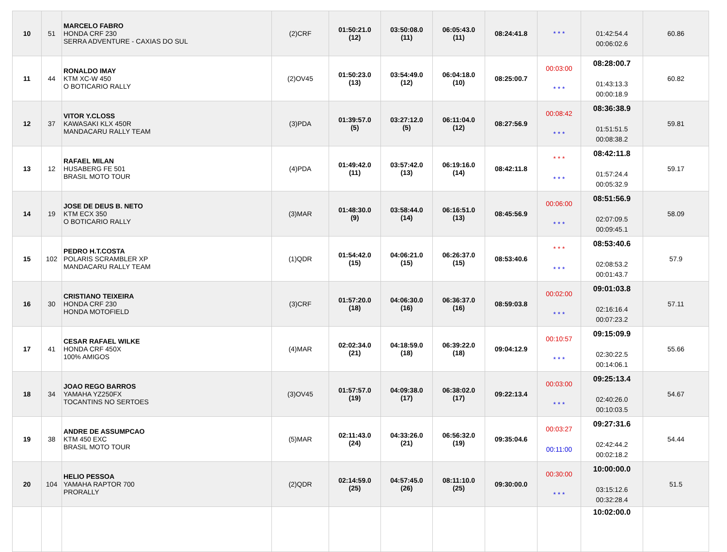| 10 | 51 | MARCELO FABRO HONDA CRF 230 SERRA ADVENTURE - CAXIAS DO SUL | (2)CRF | 01:50:21.0 (12) | 03:50:08.0 (11) | 06:05:43.0 (11) | 08:24:41.8 | * * * | 01:42:54.4 00:06:02.6 | 60.86 |
| 11 | 44 | RONALDO IMAY KTM XC-W 450 O BOTICARIO RALLY | (2)OV45 | 01:50:23.0 (13) | 03:54:49.0 (12) | 06:04:18.0 (10) | 08:25:00.7 | 00:03:00 * * * | 08:28:00.7 01:43:13.3 00:00:18.9 | 60.82 |
| 12 | 37 | VITOR Y.CLOSS KAWASAKI KLX 450R MANDACARU RALLY TEAM | (3)PDA | 01:39:57.0 (5) | 03:27:12.0 (5) | 06:11:04.0 (12) | 08:27:56.9 | 00:08:42 * * * | 08:36:38.9 01:51:51.5 00:08:38.2 | 59.81 |
| 13 | 12 | RAFAEL MILAN HUSABERG FE 501 BRASIL MOTO TOUR | (4)PDA | 01:49:42.0 (11) | 03:57:42.0 (13) | 06:19:16.0 (14) | 08:42:11.8 | * * * * * * | 08:42:11.8 01:57:24.4 00:05:32.9 | 59.17 |
| 14 | 19 | JOSE DE DEUS B. NETO KTM ECX 350 O BOTICARIO RALLY | (3)MAR | 01:48:30.0 (9) | 03:58:44.0 (14) | 06:16:51.0 (13) | 08:45:56.9 | 00:06:00 * * * | 08:51:56.9 02:07:09.5 00:09:45.1 | 58.09 |
| 15 | 102 | PEDRO H.T.COSTA POLARIS SCRAMBLER XP MANDACARU RALLY TEAM | (1)QDR | 01:54:42.0 (15) | 04:06:21.0 (15) | 06:26:37.0 (15) | 08:53:40.6 | * * * * * * | 08:53:40.6 02:08:53.2 00:01:43.7 | 57.9 |
| 16 | 30 | CRISTIANO TEIXEIRA HONDA CRF 230 HONDA MOTOFIELD | (3)CRF | 01:57:20.0 (18) | 04:06:30.0 (16) | 06:36:37.0 (16) | 08:59:03.8 | 00:02:00 * * * | 09:01:03.8 02:16:16.4 00:07:23.2 | 57.11 |
| 17 | 41 | CESAR RAFAEL WILKE HONDA CRF 450X 100% AMIGOS | (4)MAR | 02:02:34.0 (21) | 04:18:59.0 (18) | 06:39:22.0 (18) | 09:04:12.9 | 00:10:57 * * * | 09:15:09.9 02:30:22.5 00:14:06.1 | 55.66 |
| 18 | 34 | JOAO REGO BARROS YAMAHA YZ250FX TOCANTINS NO SERTOES | (3)OV45 | 01:57:57.0 (19) | 04:09:38.0 (17) | 06:38:02.0 (17) | 09:22:13.4 | 00:03:00 * * * | 09:25:13.4 02:40:26.0 00:10:03.5 | 54.67 |
| 19 | 38 | ANDRE DE ASSUMPCAO KTM 450 EXC BRASIL MOTO TOUR | (5)MAR | 02:11:43.0 (24) | 04:33:26.0 (21) | 06:56:32.0 (19) | 09:35:04.6 | 00:03:27 00:11:00 | 09:27:31.6 02:42:44.2 00:02:18.2 | 54.44 |
| 20 | 104 | HELIO PESSOA YAMAHA RAPTOR 700 PRORALLY | (2)QDR | 02:14:59.0 (25) | 04:57:45.0 (26) | 08:11:10.0 (25) | 09:30:00.0 | 00:30:00 * * * | 10:00:00.0 03:15:12.6 00:32:28.4 | 51.5 |
| | | | | | | | | | 10:02:00.0 | |